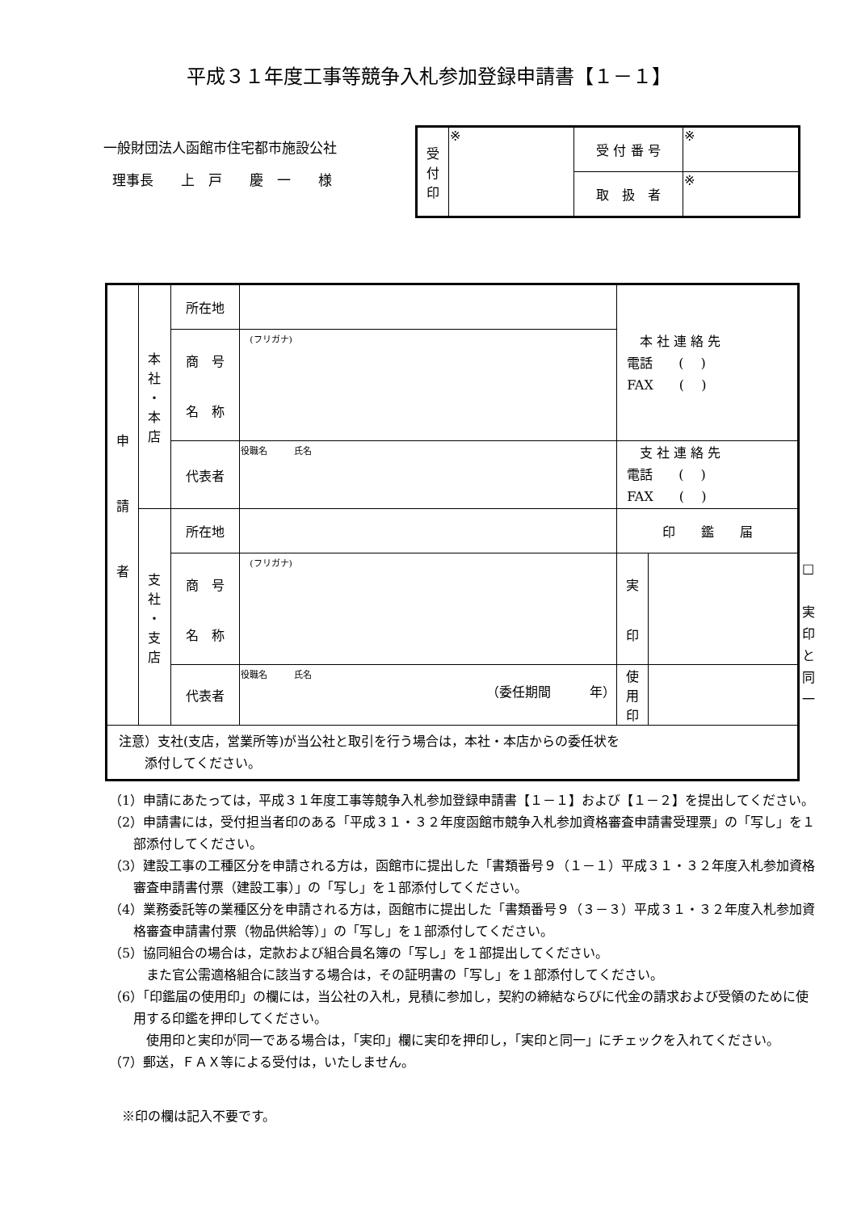平成３１年度工事等競争入札参加登録申請書【１－１】
一般財団法人函館市住宅都市施設公社
理事長　　上　戸　　慶　一　　様
| 受 付 印 | ※ | 受 付 番 号 | ※ |
| | | 取 扱 者 | ※ |
| 申 請 者 | 本 社 ・ 本 店 | 所在地 | | 本 社 連 絡 先 電話 ( ) FAX ( ) | |
| | | 商 号 名 称 | (フリガナ) | | |
| | | 代表者 | 役職名 氏名 | 支 社 連 絡 先 電話 ( ) FAX ( ) | |
| | 支 社 ・ 支 店 | 所在地 | | 印 鑑 届 | |
| | | 商 号 名 称 | (フリガナ) | 実 印 | |
| | | 代表者 | 役職名 氏名 （委任期間 年） | 使 用 印 | |
| 注意）支社(支店，営業所等)が当公社と取引を行う場合は，本社・本店からの委任状を 添付してください。 | | | | | |
□
実
印
と
同
一
（1）申請にあたっては，平成３１年度工事等競争入札参加登録申請書【１－１】および【１－２】を提出してください。
（2）申請書には，受付担当者印のある「平成３１・３２年度函館市競争入札参加資格審査申請書受理票」の「写し」を１部添付してください。
（3）建設工事の工種区分を申請される方は，函館市に提出した「書類番号９（１－１）平成３１・３２年度入札参加資格審査申請書付票（建設工事）」の「写し」を１部添付してください。
（4）業務委託等の業種区分を申請される方は，函館市に提出した「書類番号９（３－３）平成３１・３２年度入札参加資格審査申請書付票（物品供給等）」の「写し」を１部添付してください。
（5）協同組合の場合は，定款および組合員名簿の「写し」を１部提出してください。
　また官公需適格組合に該当する場合は，その証明書の「写し」を１部添付してください。
（6）「印鑑届の使用印」の欄には，当公社の入札，見積に参加し，契約の締結ならびに代金の請求および受領のために使用する印鑑を押印してください。
　使用印と実印が同一である場合は，「実印」欄に実印を押印し，「実印と同一」にチェックを入れてください。
（7）郵送，ＦＡＸ等による受付は，いたしません。
　※印の欄は記入不要です。